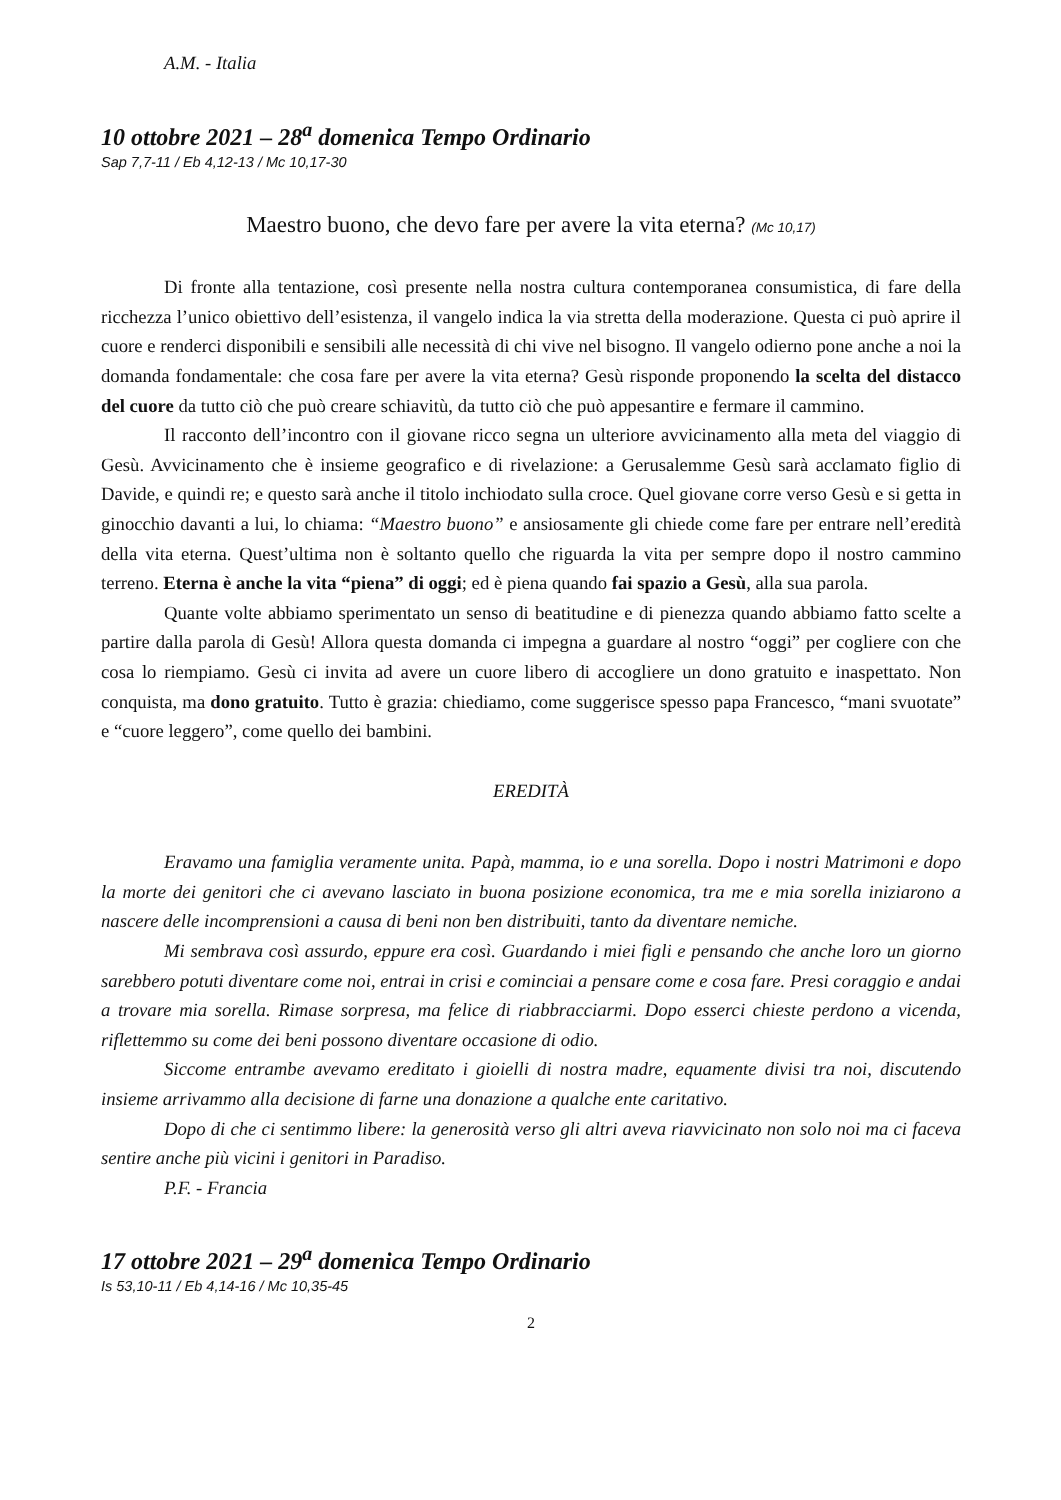A.M. - Italia
10 ottobre 2021 – 28<sup>a</sup> domenica Tempo Ordinario
Sap 7,7-11 / Eb 4,12-13 / Mc 10,17-30
Maestro buono, che devo fare per avere la vita eterna? (Mc 10,17)
Di fronte alla tentazione, così presente nella nostra cultura contemporanea consumistica, di fare della ricchezza l’unico obiettivo dell’esistenza, il vangelo indica la via stretta della moderazione. Questa ci può aprire il cuore e renderci disponibili e sensibili alle necessità di chi vive nel bisogno. Il vangelo odierno pone anche a noi la domanda fondamentale: che cosa fare per avere la vita eterna? Gesù risponde proponendo la scelta del distacco del cuore da tutto ciò che può creare schiavitù, da tutto ciò che può appesantire e fermare il cammino.
Il racconto dell’incontro con il giovane ricco segna un ulteriore avvicinamento alla meta del viaggio di Gesù. Avvicinamento che è insieme geografico e di rivelazione: a Gerusalemme Gesù sarà acclamato figlio di Davide, e quindi re; e questo sarà anche il titolo inchiodato sulla croce. Quel giovane corre verso Gesù e si getta in ginocchio davanti a lui, lo chiama: “Maestro buono” e ansiosamente gli chiede come fare per entrare nell’eredità della vita eterna. Quest’ultima non è soltanto quello che riguarda la vita per sempre dopo il nostro cammino terreno. Eterna è anche la vita “piena” di oggi; ed è piena quando fai spazio a Gesù, alla sua parola.
Quante volte abbiamo sperimentato un senso di beatitudine e di pienezza quando abbiamo fatto scelte a partire dalla parola di Gesù! Allora questa domanda ci impegna a guardare al nostro “oggi” per cogliere con che cosa lo riempiamo. Gesù ci invita ad avere un cuore libero di accogliere un dono gratuito e inaspettato. Non conquista, ma dono gratuito. Tutto è grazia: chiediamo, come suggerisce spesso papa Francesco, “mani svuotate” e “cuore leggero”, come quello dei bambini.
EREDITÀ
Eravamo una famiglia veramente unita. Papà, mamma, io e una sorella. Dopo i nostri Matrimoni e dopo la morte dei genitori che ci avevano lasciato in buona posizione economica, tra me e mia sorella iniziarono a nascere delle incomprensioni a causa di beni non ben distribuiti, tanto da diventare nemiche.
Mi sembrava così assurdo, eppure era così. Guardando i miei figli e pensando che anche loro un giorno sarebbero potuti diventare come noi, entrai in crisi e cominciai a pensare come e cosa fare. Presi coraggio e andai a trovare mia sorella. Rimase sorpresa, ma felice di riabbracciarmi. Dopo esserci chieste perdono a vicenda, riflettemmo su come dei beni possono diventare occasione di odio.
Siccome entrambe avevamo ereditato i gioielli di nostra madre, equamente divisi tra noi, discutendo insieme arrivammo alla decisione di farne una donazione a qualche ente caritativo.
Dopo di che ci sentimmo libere: la generosità verso gli altri aveva riavvicinato non solo noi ma ci faceva sentire anche più vicini i genitori in Paradiso.
P.F. - Francia
17 ottobre 2021 – 29<sup>a</sup> domenica Tempo Ordinario
Is 53,10-11 / Eb 4,14-16 / Mc 10,35-45
2